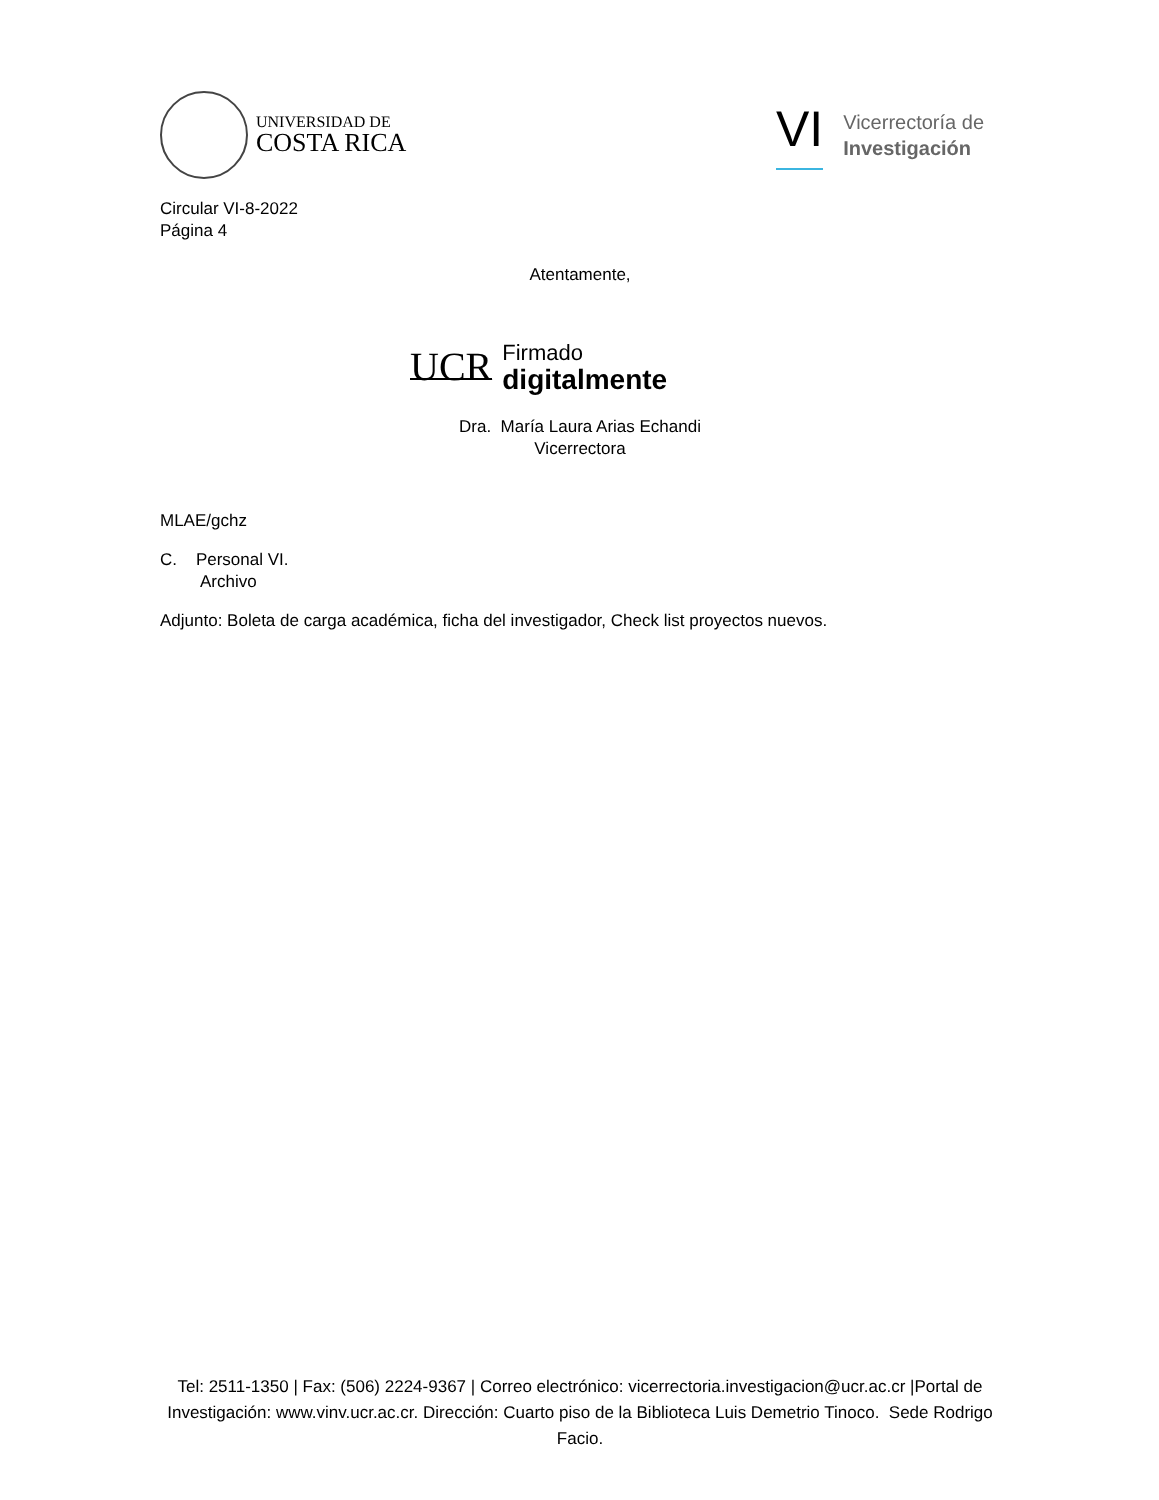UNIVERSIDAD DE
COSTA RICA
VI Vicerrectoría de
Investigación
Circular VI-8-2022
Página 4
Atentamente,
UCR Firmado
digitalmente
Dra. María Laura Arias Echandi
Vicerrectora
MLAE/gchz
C. Personal VI.
Archivo
Adjunto: Boleta de carga académica, ficha del investigador, Check list proyectos nuevos.
Tel: 2511-1350 | Fax: (506) 2224-9367 | Correo electrónico: vicerrectoria.investigacion@ucr.ac.cr |Portal de Investigación: www.vinv.ucr.ac.cr. Dirección: Cuarto piso de la Biblioteca Luis Demetrio Tinoco. Sede Rodrigo Facio.